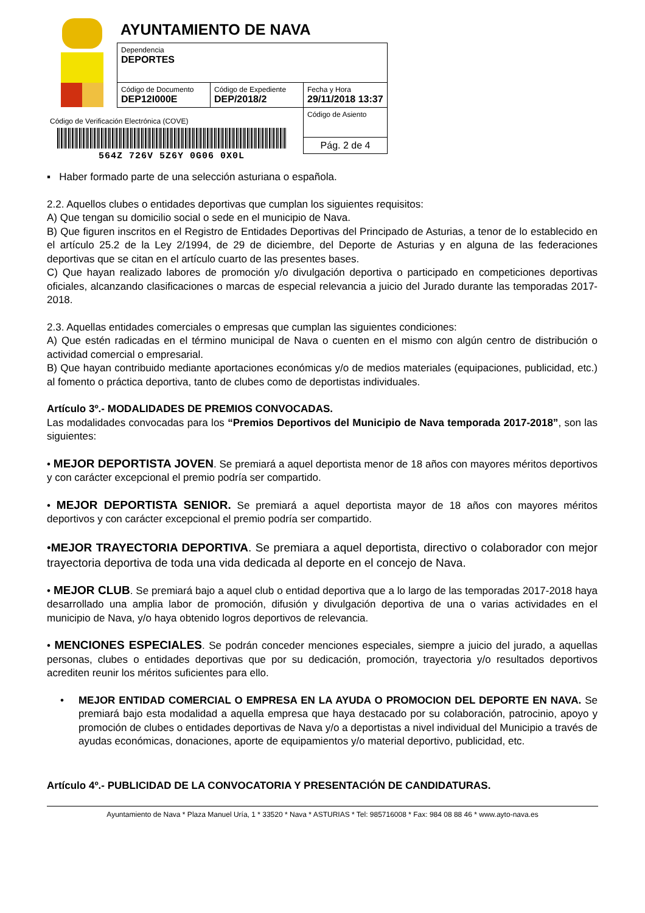AYUNTAMIENTO DE NAVA
| Dependencia DEPORTES | | |
| Código de Documento DEP12I000E | Código de Expediente DEP/2018/2 | Fecha y Hora 29/11/2018 13:37 |
| | | Código de Asiento |
| | | Pág. 2 de 4 |
Código de Verificación Electrónica (COVE)
564Z 726V 5Z6Y 0G06 0X0L
▪ Haber formado parte de una selección asturiana o española.
2.2. Aquellos clubes o entidades deportivas que cumplan los siguientes requisitos:
A) Que tengan su domicilio social o sede en el municipio de Nava.
B) Que figuren inscritos en el Registro de Entidades Deportivas del Principado de Asturias, a tenor de lo establecido en el artículo 25.2 de la Ley 2/1994, de 29 de diciembre, del Deporte de Asturias y en alguna de las federaciones deportivas que se citan en el artículo cuarto de las presentes bases.
C) Que hayan realizado labores de promoción y/o divulgación deportiva o participado en competiciones deportivas oficiales, alcanzando clasificaciones o marcas de especial relevancia a juicio del Jurado durante las temporadas 2017-2018.
2.3. Aquellas entidades comerciales o empresas que cumplan las siguientes condiciones:
A) Que estén radicadas en el término municipal de Nava o cuenten en el mismo con algún centro de distribución o actividad comercial o empresarial.
B) Que hayan contribuido mediante aportaciones económicas y/o de medios materiales (equipaciones, publicidad, etc.) al fomento o práctica deportiva, tanto de clubes como de deportistas individuales.
Artículo 3º.- MODALIDADES DE PREMIOS CONVOCADAS.
Las modalidades convocadas para los “Premios Deportivos del Municipio de Nava temporada 2017-2018”, son las siguientes:
• MEJOR DEPORTISTA JOVEN. Se premiará a aquel deportista menor de 18 años con mayores méritos deportivos y con carácter excepcional el premio podría ser compartido.
• MEJOR DEPORTISTA SENIOR. Se premiará a aquel deportista mayor de 18 años con mayores méritos deportivos y con carácter excepcional el premio podría ser compartido.
•MEJOR TRAYECTORIA DEPORTIVA. Se premiara a aquel deportista, directivo o colaborador con mejor trayectoria deportiva de toda una vida dedicada al deporte en el concejo de Nava.
• MEJOR CLUB. Se premiará bajo a aquel club o entidad deportiva que a lo largo de las temporadas 2017-2018 haya desarrollado una amplia labor de promoción, difusión y divulgación deportiva de una o varias actividades en el municipio de Nava, y/o haya obtenido logros deportivos de relevancia.
• MENCIONES ESPECIALES. Se podrán conceder menciones especiales, siempre a juicio del jurado, a aquellas personas, clubes o entidades deportivas que por su dedicación, promoción, trayectoria y/o resultados deportivos acrediten reunir los méritos suficientes para ello.
• MEJOR ENTIDAD COMERCIAL O EMPRESA EN LA AYUDA O PROMOCION DEL DEPORTE EN NAVA. Se premiará bajo esta modalidad a aquella empresa que haya destacado por su colaboración, patrocinio, apoyo y promoción de clubes o entidades deportivas de Nava y/o a deportistas a nivel individual del Municipio a través de ayudas económicas, donaciones, aporte de equipamientos y/o material deportivo, publicidad, etc.
Artículo 4º.- PUBLICIDAD DE LA CONVOCATORIA Y PRESENTACIÓN DE CANDIDATURAS.
Ayuntamiento de Nava * Plaza Manuel Uría, 1 * 33520 * Nava * ASTURIAS * Tel: 985716008 * Fax: 984 08 88 46 * www.ayto-nava.es